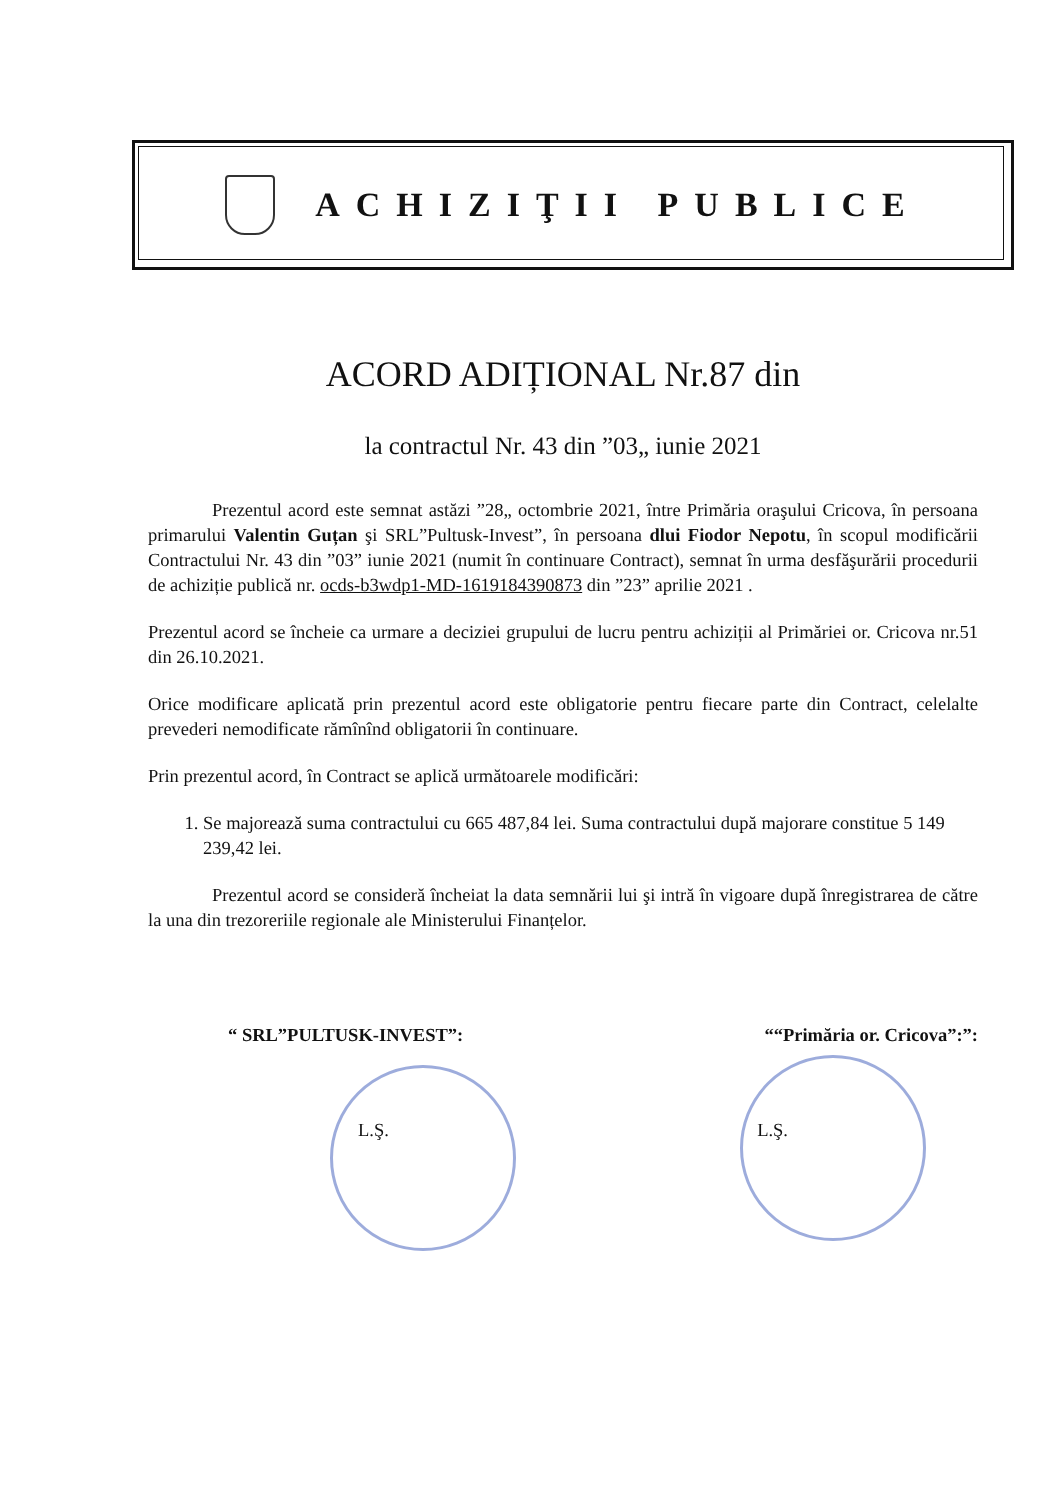ACHIZIŢII PUBLICE
ACORD ADIȚIONAL Nr.87 din
la contractul Nr. 43 din ”03„ iunie 2021
Prezentul acord este semnat astăzi ”28„ octombrie 2021, între Primăria oraşului Cricova, în persoana primarului Valentin Guțan şi SRL”Pultusk-Invest”, în persoana dlui Fiodor Nepotu, în scopul modificării Contractului Nr. 43 din ”03” iunie 2021 (numit în continuare Contract), semnat în urma desfăşurării procedurii de achiziție publică nr. ocds-b3wdp1-MD-1619184390873 din ”23” aprilie 2021 .
Prezentul acord se încheie ca urmare a deciziei grupului de lucru pentru achiziții al Primăriei or. Cricova nr.51 din 26.10.2021.
Orice modificare aplicată prin prezentul acord este obligatorie pentru fiecare parte din Contract, celelalte prevederi nemodificate rămînînd obligatorii în continuare.
Prin prezentul acord, în Contract se aplică următoarele modificări:
1. Se majorează suma contractului cu 665 487,84 lei. Suma contractului după majorare constitue 5 149 239,42 lei.
Prezentul acord se consideră încheiat la data semnării lui şi intră în vigoare după înregistrarea de către la una din trezoreriile regionale ale Ministerului Finanțelor.
“ SRL”PULTUSK-INVEST”: ““Primăria or. Cricova”:”:
L.Ş. L.Ş.